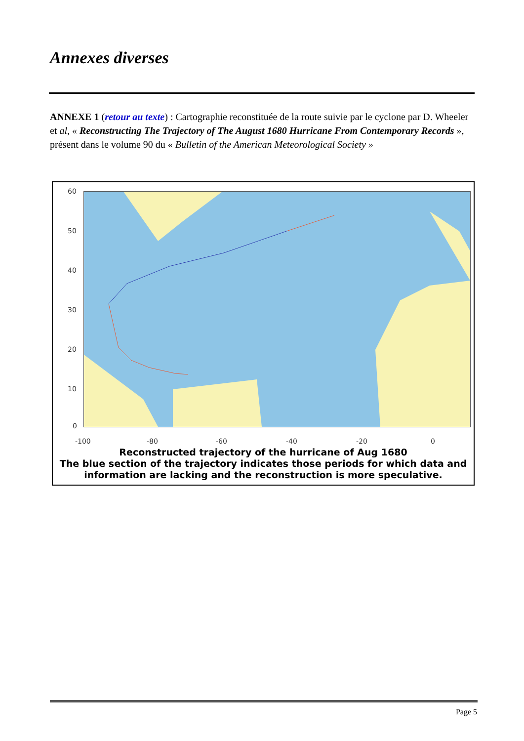Annexes diverses
ANNEXE 1 (retour au texte) : Cartographie reconstituée de la route suivie par le cyclone par D. Wheeler et al, « Reconstructing The Trajectory of The August 1680 Hurricane From Contemporary Records », présent dans le volume 90 du « Bulletin of the American Meteorological Society »
60
50
40
30
20
10
0
-100 -80 -60 -40 -20 0
Reconstructed trajectory of the hurricane of Aug 1680
The blue section of the trajectory indicates those periods for which data and information are lacking and the reconstruction is more speculative.
Page 5